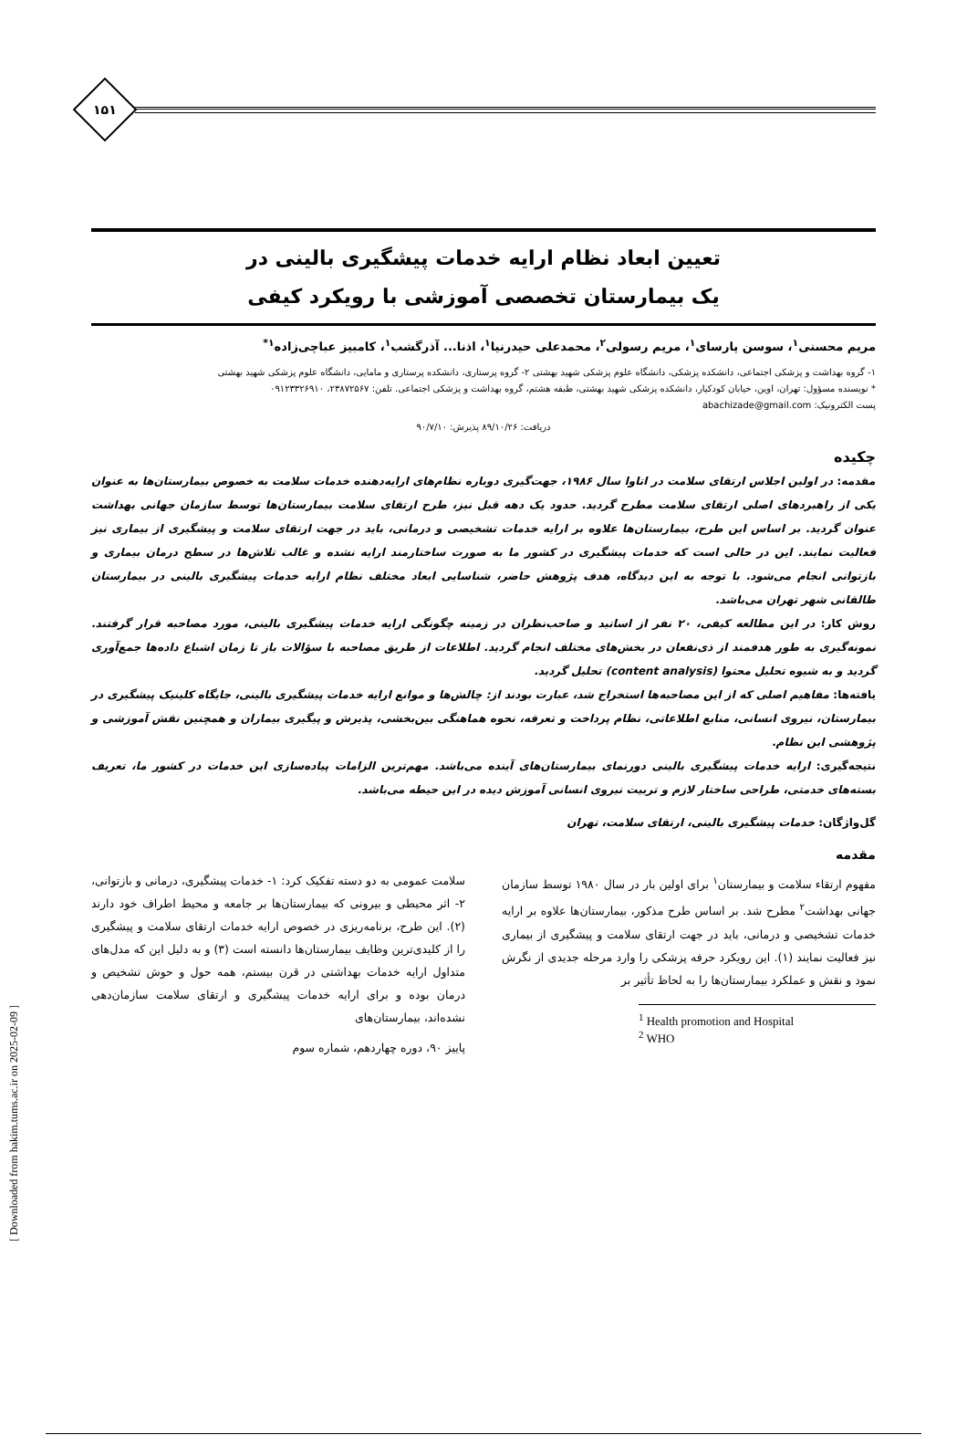۱۵۱
تعیین ابعاد نظام ارایه خدمات پیشگیری بالینی در
یک بیمارستان تخصصی آموزشی با رویکرد کیفی
مریم محسنی<sup>۱</sup>، سوسن پارسای<sup>۱</sup>، مریم رسولی<sup>۲</sup>، محمدعلی حیدرنیا<sup>۱</sup>، اذنا... آذرگشب<sup>۱</sup>، کامبیز عباچی‌زاده<sup>۱*</sup>
۱- گروه بهداشت و پزشکی اجتماعی، دانشکده پزشکی، دانشگاه علوم پزشکی شهید بهشتی ۲- گروه پرستاری، دانشکده پرستاری و مامایی، دانشگاه علوم پزشکی شهید بهشتی
* نویسنده مسؤول: تهران، اوین، خیابان کودکیار، دانشکده پزشکی شهید بهشتی، طبقه هشتم، گروه بهداشت و پزشکی اجتماعی. تلفن: ۲۳۸۷۲۵۶۷، ۰۹۱۲۳۳۲۶۹۱۰
پست الکترونیک: abachizade@gmail.com
دریافت: ۸۹/۱۰/۲۶ پذیرش: ۹۰/۷/۱۰
چکیده
مقدمه: در اولین اجلاس ارتقای سلامت در اتاوا سال ۱۹۸۶، جهت‌گیری دوباره نظام‌های ارایه‌دهنده خدمات سلامت به خصوص بیمارستان‌ها به عنوان یکی از راهبردهای اصلی ارتقای سلامت مطرح گردید. حدود یک دهه قبل نیز، طرح ارتقای سلامت بیمارستان‌ها توسط سازمان جهانی بهداشت عنوان گردید. بر اساس این طرح، بیمارستان‌ها علاوه بر ارایه خدمات تشخیصی و درمانی، باید در جهت ارتقای سلامت و پیشگیری از بیماری نیز فعالیت نمایند. این در حالی است که خدمات پیشگیری در کشور ما به صورت ساختارمند ارایه نشده و غالب تلاش‌ها در سطح درمان بیماری و بازتوانی انجام می‌شود. با توجه به این دیدگاه، هدف پژوهش حاضر، شناسایی ابعاد مختلف نظام ارایه خدمات پیشگیری بالینی در بیمارستان طالقانی شهر تهران می‌باشد.
روش کار: در این مطالعه کیفی، ۲۰ نفر از اساتید و صاحب‌نظران در زمینه چگونگی ارایه خدمات پیشگیری بالینی، مورد مصاحبه قرار گرفتند. نمونه‌گیری به طور هدفمند از ذی‌نفعان در بخش‌های مختلف انجام گردید. اطلاعات از طریق مصاحبه با سؤالات باز تا زمان اشباع داده‌ها جمع‌آوری گردید و به شیوه تحلیل محتوا (content analysis) تحلیل گردید.
یافته‌ها: مفاهیم اصلی که از این مصاحبه‌ها استخراج شد، عبارت بودند از: چالش‌ها و موانع ارایه خدمات پیشگیری بالینی، جایگاه کلینیک پیشگیری در بیمارستان، نیروی انسانی، منابع اطلاعاتی، نظام پرداخت و تعرفه، نحوه هماهنگی بین‌بخشی، پذیرش و پیگیری بیماران و همچنین نقش آموزشی و پژوهشی این نظام.
نتیجه‌گیری: ارایه خدمات پیشگیری بالینی دورنمای بیمارستان‌های آینده می‌باشد. مهم‌ترین الزامات پیاده‌سازی این خدمات در کشور ما، تعریف بسته‌های خدمتی، طراحی ساختار لازم و تربیت نیروی انسانی آموزش دیده در این حیطه می‌باشد.
گل‌واژگان: خدمات پیشگیری بالینی، ارتقای سلامت، تهران
مقدمه
مفهوم ارتقاء سلامت و بیمارستان<sup>۱</sup> برای اولین بار در سال ۱۹۸۰ توسط سازمان جهانی بهداشت<sup>۲</sup> مطرح شد. بر اساس طرح مذکور، بیمارستان‌ها علاوه بر ارایه خدمات تشخیصی و درمانی، باید در جهت ارتقای سلامت و پیشگیری از بیماری نیز فعالیت نمایند (۱). این رویکرد حرفه پزشکی را وارد مرحله جدیدی از نگرش نمود و نقش و عملکرد بیمارستان‌ها را به لحاظ تأثیر بر
<sup>1</sup> Health promotion and Hospital
<sup>2</sup> WHO
سلامت عمومی به دو دسته تفکیک کرد: ۱- خدمات پیشگیری، درمانی و بازتوانی، ۲- اثر محیطی و بیرونی که بیمارستان‌ها بر جامعه و محیط اطراف خود دارند (۲). این طرح، برنامه‌ریزی در خصوص ارایه خدمات ارتقای سلامت و پیشگیری را از کلیدی‌ترین وظایف بیمارستان‌ها دانسته است (۳) و به دلیل این که مدل‌های متداول ارایه خدمات بهداشتی در قرن بیستم، همه حول و حوش تشخیص و درمان بوده و برای ارایه خدمات پیشگیری و ارتقای سلامت سازمان‌دهی نشده‌اند، بیمارستان‌های
پاییز ۹۰، دوره چهاردهم، شماره سوم
[ Downloaded from hakim.tums.ac.ir on 2025-02-09 ]